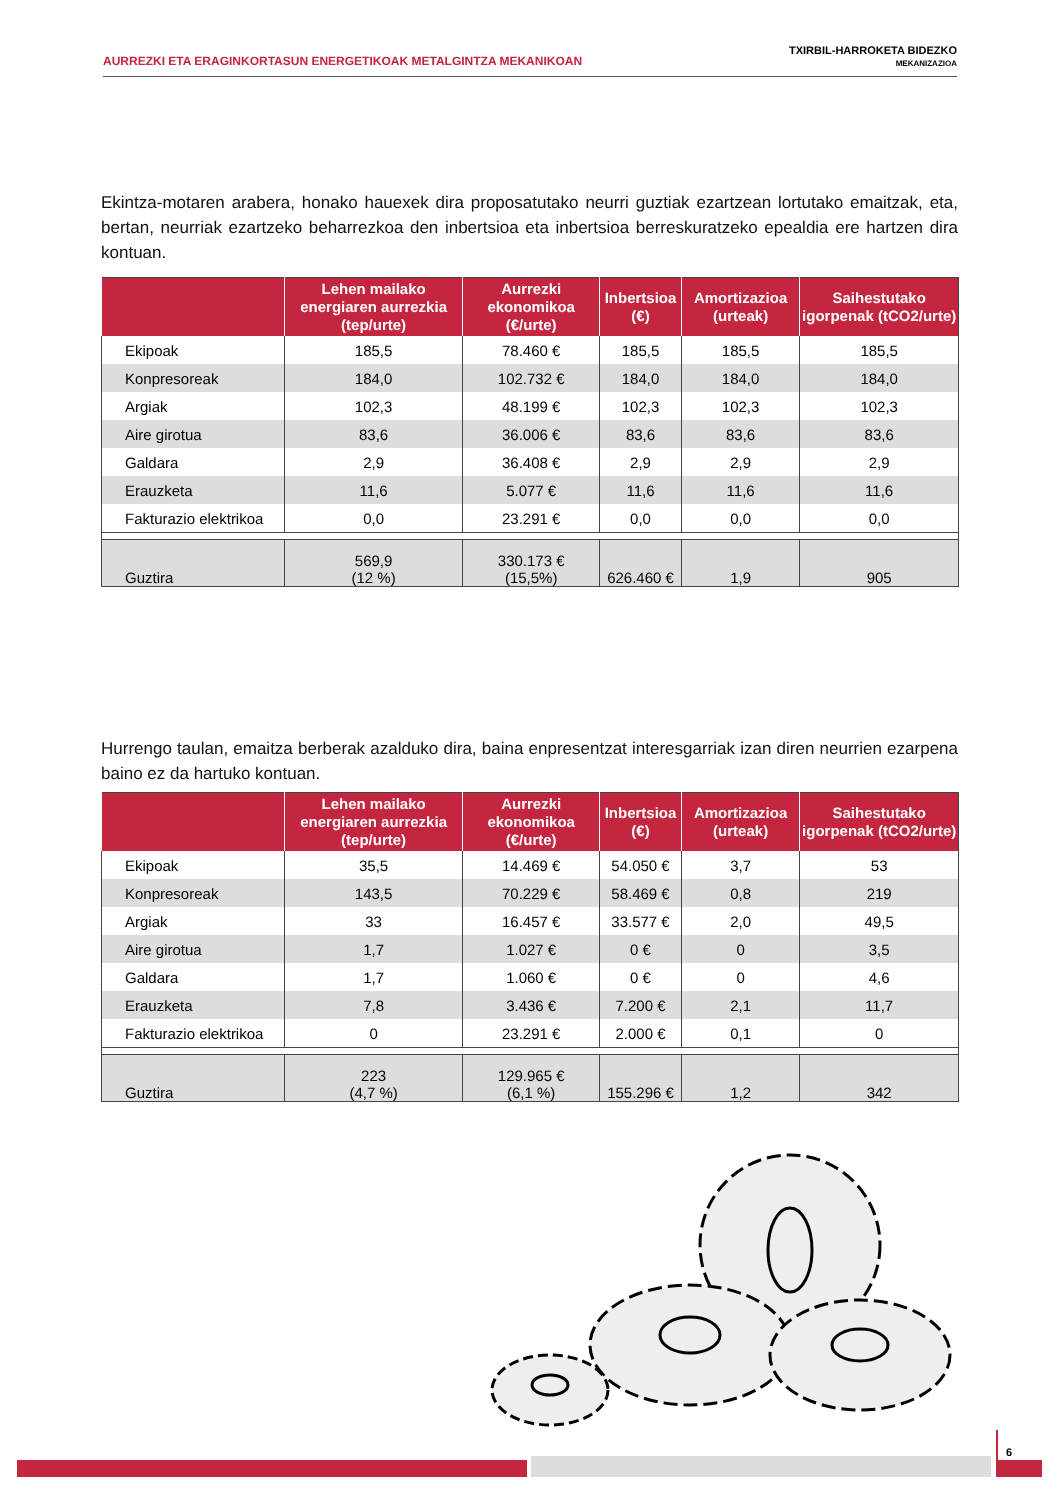AURREZKI ETA ERAGINKORTASUN ENERGETIKOAK METALGINTZA MEKANIKOAN
TXIRBIL-HARROKETA BIDEZKO
MEKANIZAZIOA
Ekintza-motaren arabera, honako hauexek dira proposatutako neurri guztiak ezartzean lortutako emaitzak, eta, bertan, neurriak ezartzeko beharrezkoa den inbertsioa eta inbertsioa berreskuratzeko epealdia ere hartzen dira kontuan.
| | Lehen mailako energiaren aurrezkia (tep/urte) | Aurrezki ekonomikoa (€/urte) | Inbertsioa (€) | Amortizazioa (urteak) | Saihestutako igorpenak (tCO2/urte) |
| --- | --- | --- | --- | --- | --- |
| Ekipoak | 185,5 | 78.460 € | 185,5 | 185,5 | 185,5 |
| Konpresoreak | 184,0 | 102.732 € | 184,0 | 184,0 | 184,0 |
| Argiak | 102,3 | 48.199 € | 102,3 | 102,3 | 102,3 |
| Aire girotua | 83,6 | 36.006 € | 83,6 | 83,6 | 83,6 |
| Galdara | 2,9 | 36.408 € | 2,9 | 2,9 | 2,9 |
| Erauzketa | 11,6 | 5.077 € | 11,6 | 11,6 | 11,6 |
| Fakturazio elektrikoa | 0,0 | 23.291 € | 0,0 | 0,0 | 0,0 |
| Guztira | 569,9 (12 %) | 330.173 € (15,5%) | 626.460 € | 1,9 | 905 |
Hurrengo taulan, emaitza berberak azalduko dira, baina enpresentzat interesgarriak izan diren neurrien ezarpena baino ez da hartuko kontuan.
| | Lehen mailako energiaren aurrezkia (tep/urte) | Aurrezki ekonomikoa (€/urte) | Inbertsioa (€) | Amortizazioa (urteak) | Saihestutako igorpenak (tCO2/urte) |
| --- | --- | --- | --- | --- | --- |
| Ekipoak | 35,5 | 14.469 € | 54.050 € | 3,7 | 53 |
| Konpresoreak | 143,5 | 70.229 € | 58.469 € | 0,8 | 219 |
| Argiak | 33 | 16.457 € | 33.577 € | 2,0 | 49,5 |
| Aire girotua | 1,7 | 1.027 € | 0 € | 0 | 3,5 |
| Galdara | 1,7 | 1.060 € | 0 € | 0 | 4,6 |
| Erauzketa | 7,8 | 3.436 € | 7.200 € | 2,1 | 11,7 |
| Fakturazio elektrikoa | 0 | 23.291 € | 2.000 € | 0,1 | 0 |
| Guztira | 223 (4,7 %) | 129.965 € (6,1 %) | 155.296 € | 1,2 | 342 |
6